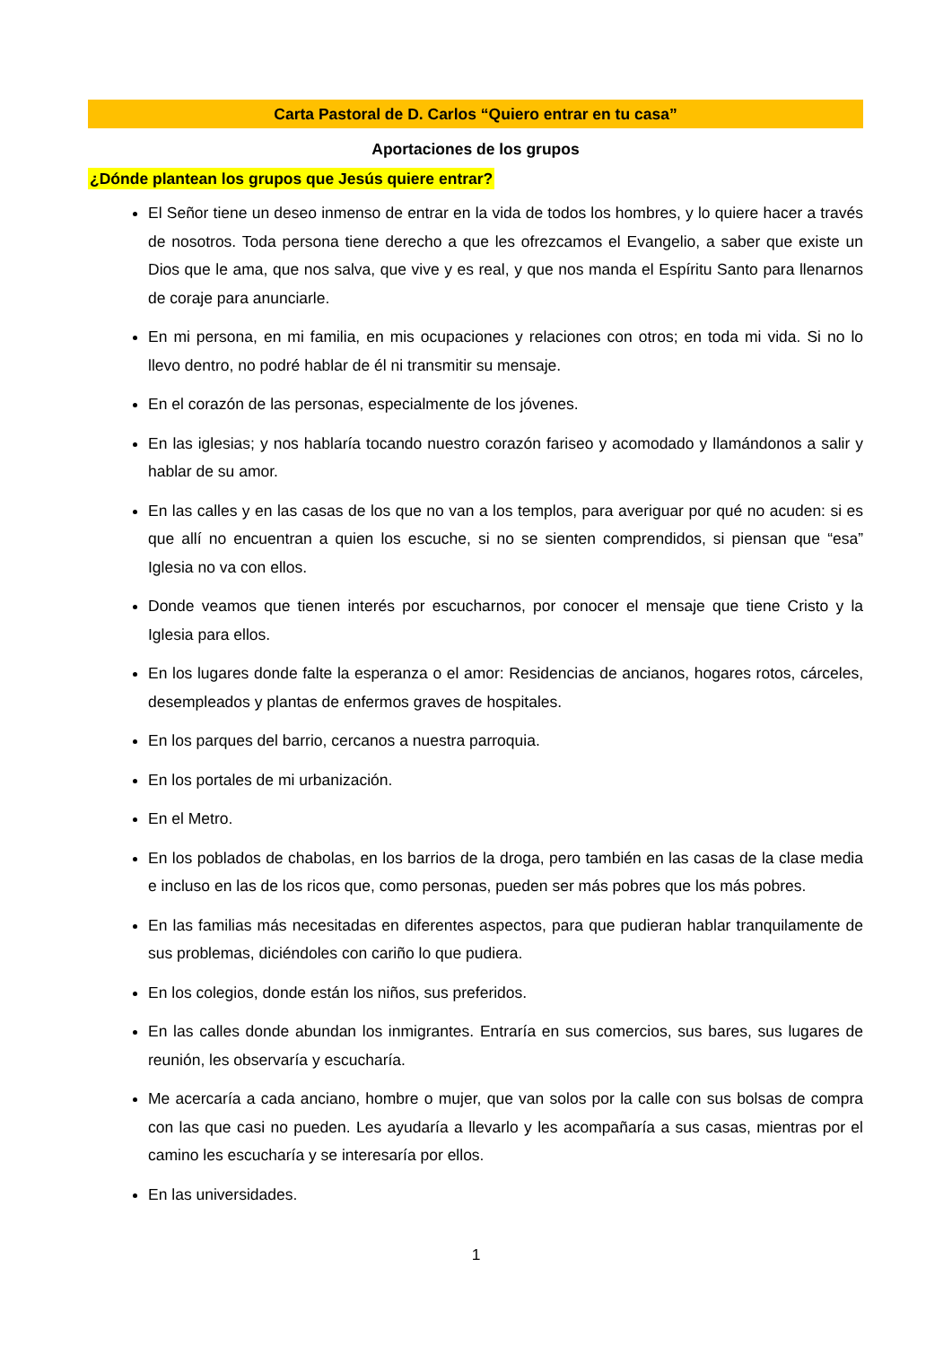Carta Pastoral de D. Carlos “Quiero entrar en tu casa”
Aportaciones de los grupos
¿Dónde plantean los grupos que Jesús quiere entrar?
El Señor tiene un deseo inmenso de entrar en la vida de todos los hombres, y lo quiere hacer a través de nosotros. Toda persona tiene derecho a que les ofrezcamos el Evangelio, a saber que existe un Dios que le ama, que nos salva, que vive y es real, y que nos manda el Espíritu Santo para llenarnos de coraje para anunciarle.
En mi persona, en mi familia, en mis ocupaciones y relaciones con otros; en toda mi vida. Si no lo llevo dentro, no podré hablar de él ni transmitir su mensaje.
En el corazón de las personas, especialmente de los jóvenes.
En las iglesias; y nos hablaría tocando nuestro corazón fariseo y acomodado y llamándonos a salir y hablar de su amor.
En las calles y en las casas de los que no van a los templos, para averiguar por qué no acuden: si es que allí no encuentran a quien los escuche, si no se sienten comprendidos, si piensan que “esa” Iglesia no va con ellos.
Donde veamos que tienen interés por escucharnos, por conocer el mensaje que tiene Cristo y la Iglesia para ellos.
En los lugares donde falte la esperanza o el amor: Residencias de ancianos, hogares rotos, cárceles, desempleados y plantas de enfermos graves de hospitales.
En los parques del barrio, cercanos a nuestra parroquia.
En los portales de mi urbanización.
En el Metro.
En los poblados de chabolas, en los barrios de la droga, pero también en las casas de la clase media e incluso en las de los ricos que, como personas, pueden ser más pobres que los más pobres.
En las familias más necesitadas en diferentes aspectos, para que pudieran hablar tranquilamente de sus problemas, diciéndoles con cariño lo que pudiera.
En los colegios, donde están los niños, sus preferidos.
En las calles donde abundan los inmigrantes. Entraría en sus comercios, sus bares, sus lugares de reunión, les observaría y escucharía.
Me acercaría a cada anciano, hombre o mujer, que van solos por la calle con sus bolsas de compra con las que casi no pueden. Les ayudaría a llevarlo y les acompañaría a sus casas, mientras por el camino les escucharía y se interesaría por ellos.
En las universidades.
1